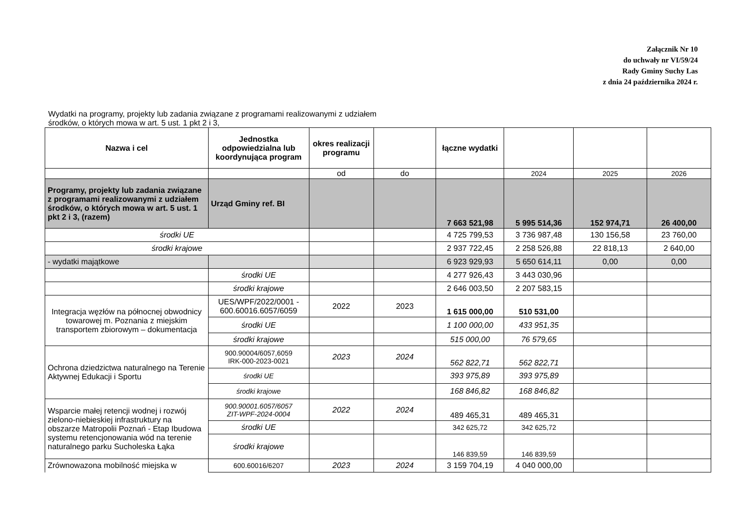Załącznik Nr 10
do uchwały nr VI/59/24
Rady Gminy Suchy Las
z dnia 24 października 2024 r.
Wydatki na programy, projekty lub zadania związane z programami realizowanymi z udziałem
środków, o których mowa w art. 5 ust. 1 pkt 2 i 3,
| Nazwa i cel | Jednostka odpowiedzialna lub koordynująca program | okres realizacji programu | | łączne wydatki | | | |
| --- | --- | --- | --- | --- | --- | --- | --- |
| | | od | do | | 2024 | 2025 | 2026 |
| Programy, projekty lub zadania związane z programami realizowanymi z udziałem środków, o których mowa w art. 5 ust. 1 pkt 2 i 3, (razem) | Urząd Gminy ref. BI | | | 7 663 521,98 | 5 995 514,36 | 152 974,71 | 26 400,00 |
| środki UE | | | | 4 725 799,53 | 3 736 987,48 | 130 156,58 | 23 760,00 |
| środki krajowe | | | | 2 937 722,45 | 2 258 526,88 | 22 818,13 | 2 640,00 |
| - wydatki majątkowe | | | | 6 923 929,93 | 5 650 614,11 | 0,00 | 0,00 |
| | środki UE | | | 4 277 926,43 | 3 443 030,96 | | |
| | środki krajowe | | | 2 646 003,50 | 2 207 583,15 | | |
| Integracja węzłów na północnej obwodnicy towarowej m. Poznania z miejskim transportem zbiorowym – dokumentacja | UES/WPF/2022/0001 - 600.60016.6057/6059 | 2022 | 2023 | 1 615 000,00 | 510 531,00 | | |
| | środki UE | | | 1 100 000,00 | 433 951,35 | | |
| | środki krajowe | | | 515 000,00 | 76 579,65 | | |
| Ochrona dziedzictwa naturalnego na Terenie Aktywnej Edukacji i Sportu | 900.90004/6057,6059 IRK-000-2023-0021 | 2023 | 2024 | 562 822,71 | 562 822,71 | | |
| | środki UE | | | 393 975,89 | 393 975,89 | | |
| | środki krajowe | | | 168 846,82 | 168 846,82 | | |
| Wsparcie małej retencji wodnej i rozwój zielono-niebieskiej infrastruktury na obszarze Matropolii Poznań - Etap Ibudowa systemu retencjonowania wód na terenie naturalnego parku Sucholeska Łąka | 900.90001.6057/6057 ZIT-WPF-2024-0004 | 2022 | 2024 | 489 465,31 | 489 465,31 | | |
| | środki UE | | | 342 625,72 | 342 625,72 | | |
| | środki krajowe | | | 146 839,59 | 146 839,59 | | |
| Zrównowazona mobilność miejska w | 600.60016/6207 | 2023 | 2024 | 3 159 704,19 | 4 040 000,00 | | |